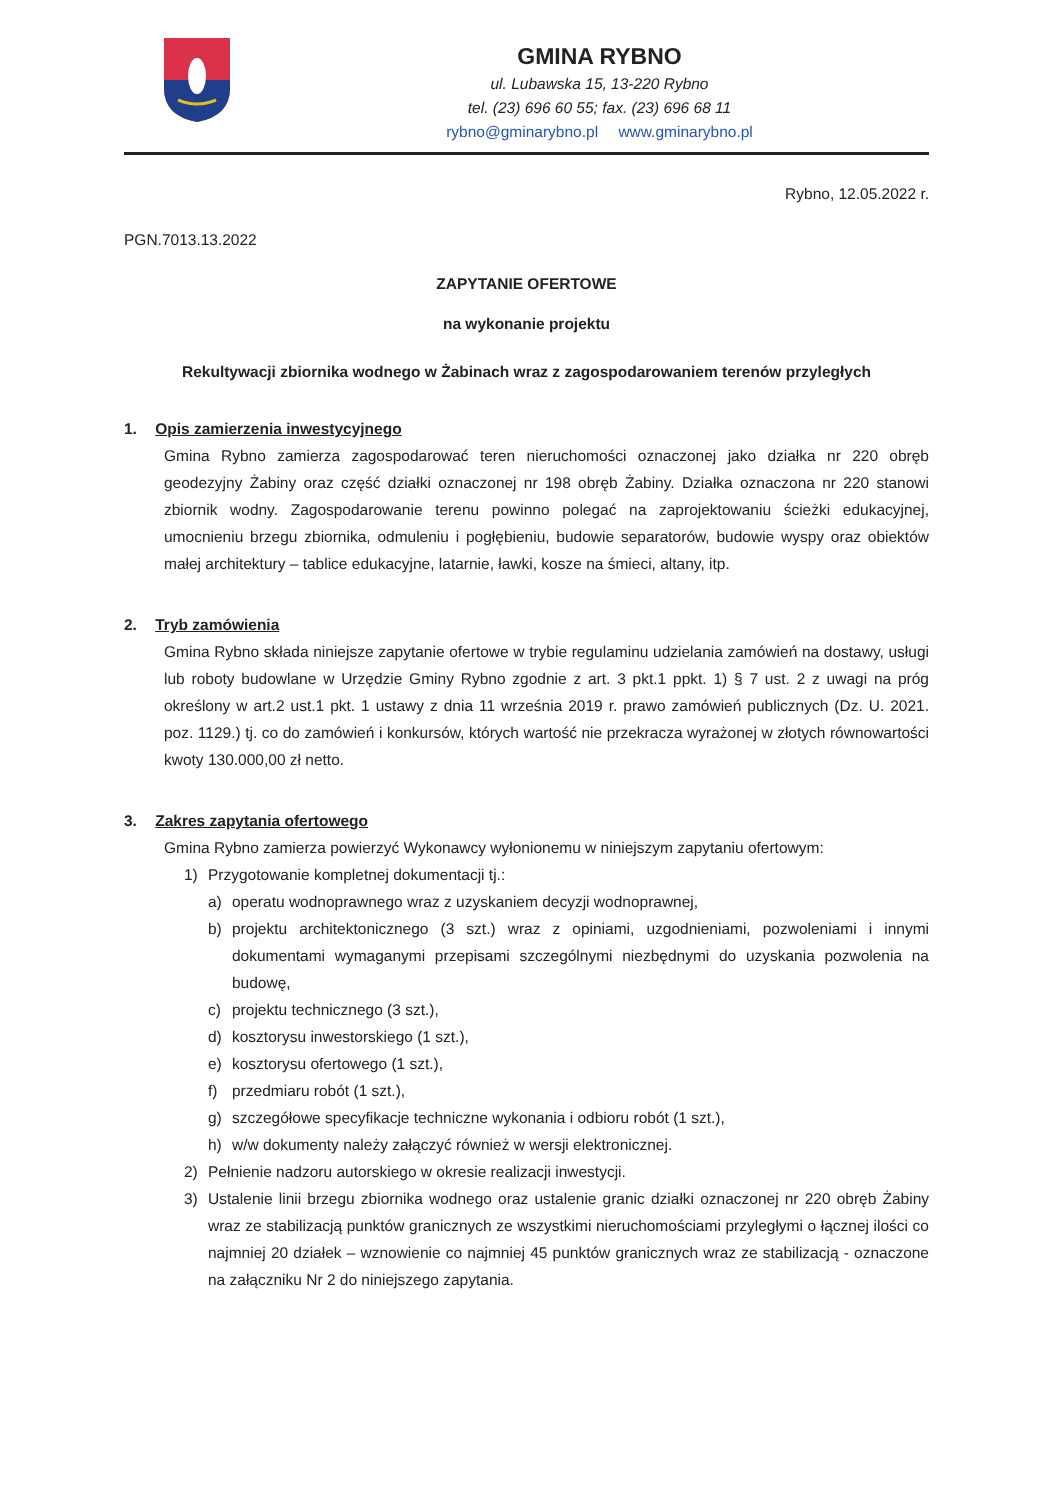GMINA RYBNO
ul. Lubawska 15, 13-220 Rybno
tel. (23) 696 60 55; fax. (23) 696 68 11
rybno@gminarybno.pl www.gminarybno.pl
Rybno, 12.05.2022 r.
PGN.7013.13.2022
ZAPYTANIE OFERTOWE
na wykonanie projektu
Rekultywacji zbiornika wodnego w Żabinach wraz z zagospodarowaniem terenów przyległych
1. Opis zamierzenia inwestycyjnego
Gmina Rybno zamierza zagospodarować teren nieruchomości oznaczonej jako działka nr 220 obręb geodezyjny Żabiny oraz część działki oznaczonej nr 198 obręb Żabiny. Działka oznaczona nr 220 stanowi zbiornik wodny. Zagospodarowanie terenu powinno polegać na zaprojektowaniu ścieżki edukacyjnej, umocnieniu brzegu zbiornika, odmuleniu i pogłębieniu, budowie separatorów, budowie wyspy oraz obiektów małej architektury – tablice edukacyjne, latarnie, ławki, kosze na śmieci, altany, itp.
2. Tryb zamówienia
Gmina Rybno składa niniejsze zapytanie ofertowe w trybie regulaminu udzielania zamówień na dostawy, usługi lub roboty budowlane w Urzędzie Gminy Rybno zgodnie z art. 3 pkt.1 ppkt. 1) § 7 ust. 2 z uwagi na próg określony w art.2 ust.1 pkt. 1 ustawy z dnia 11 września 2019 r. prawo zamówień publicznych (Dz. U. 2021. poz. 1129.) tj. co do zamówień i konkursów, których wartość nie przekracza wyrażonej w złotych równowartości kwoty 130.000,00 zł netto.
3. Zakres zapytania ofertowego
Gmina Rybno zamierza powierzyć Wykonawcy wyłonionemu w niniejszym zapytaniu ofertowym:
1) Przygotowanie kompletnej dokumentacji tj.:
a) operatu wodnoprawnego wraz z uzyskaniem decyzji wodnoprawnej,
b) projektu architektonicznego (3 szt.) wraz z opiniami, uzgodnieniami, pozwoleniami i innymi dokumentami wymaganymi przepisami szczególnymi niezbędnymi do uzyskania pozwolenia na budowę,
c) projektu technicznego (3 szt.),
d) kosztorysu inwestorskiego (1 szt.),
e) kosztorysu ofertowego (1 szt.),
f) przedmiaru robót (1 szt.),
g) szczegółowe specyfikacje techniczne wykonania i odbioru robót (1 szt.),
h) w/w dokumenty należy załączyć również w wersji elektronicznej.
2) Pełnienie nadzoru autorskiego w okresie realizacji inwestycji.
3) Ustalenie linii brzegu zbiornika wodnego oraz ustalenie granic działki oznaczonej nr 220 obręb Żabiny wraz ze stabilizacją punktów granicznych ze wszystkimi nieruchomościami przyległymi o łącznej ilości co najmniej 20 działek – wznowienie co najmniej 45 punktów granicznych wraz ze stabilizacją - oznaczone na załączniku Nr 2 do niniejszego zapytania.